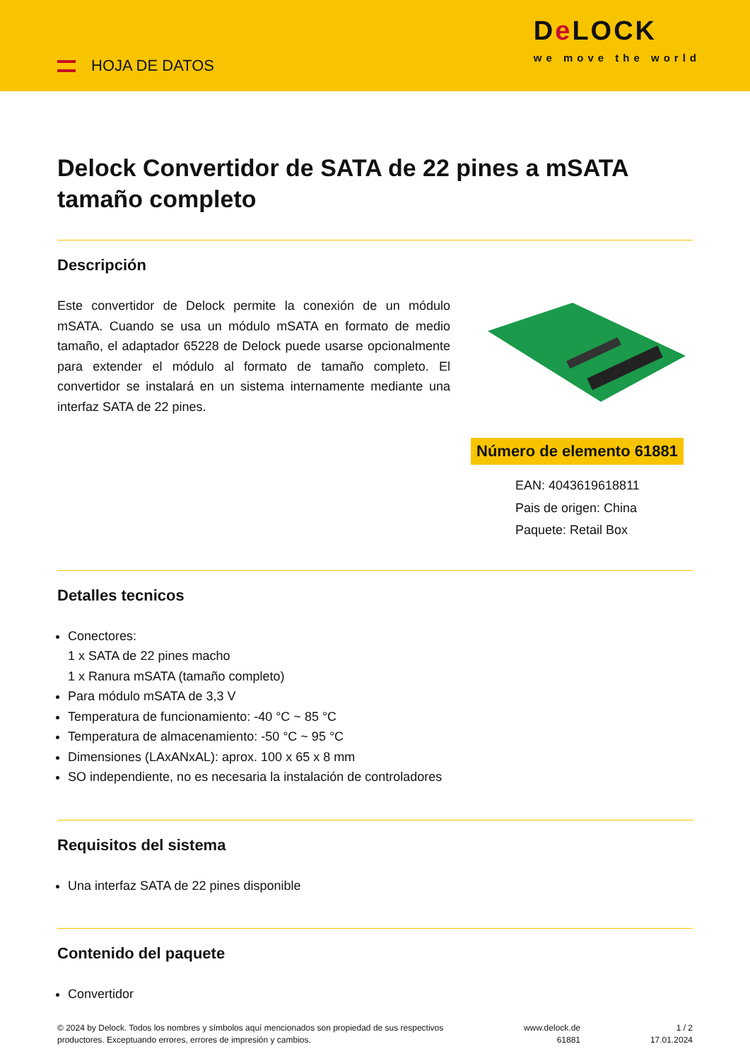HOJA DE DATOS
De LOCK
we move the world
Delock Convertidor de SATA de 22 pines a mSATA tamaño completo
Descripción
Este convertidor de Delock permite la conexión de un módulo mSATA. Cuando se usa un módulo mSATA en formato de medio tamaño, el adaptador 65228 de Delock puede usarse opcionalmente para extender el módulo al formato de tamaño completo. El convertidor se instalará en un sistema internamente mediante una interfaz SATA de 22 pines.
Número de elemento 61881
EAN: 4043619618811
Pais de origen: China
Paquete: Retail Box
Detalles tecnicos
Conectores:
1 x SATA de 22 pines macho
1 x Ranura mSATA (tamaño completo)
Para módulo mSATA de 3,3 V
Temperatura de funcionamiento: -40 °C ~ 85 °C
Temperatura de almacenamiento: -50 °C ~ 95 °C
Dimensiones (LAxANxAL): aprox. 100 x 65 x 8 mm
SO independiente, no es necesaria la instalación de controladores
Requisitos del sistema
Una interfaz SATA de 22 pines disponible
Contenido del paquete
Convertidor
© 2024 by Delock. Todos los nombres y símbolos aquí mencionados son propiedad de sus respectivos productores. Exceptuando errores, errores de impresión y cambios.
www.delock.de
61881
1 / 2
17.01.2024